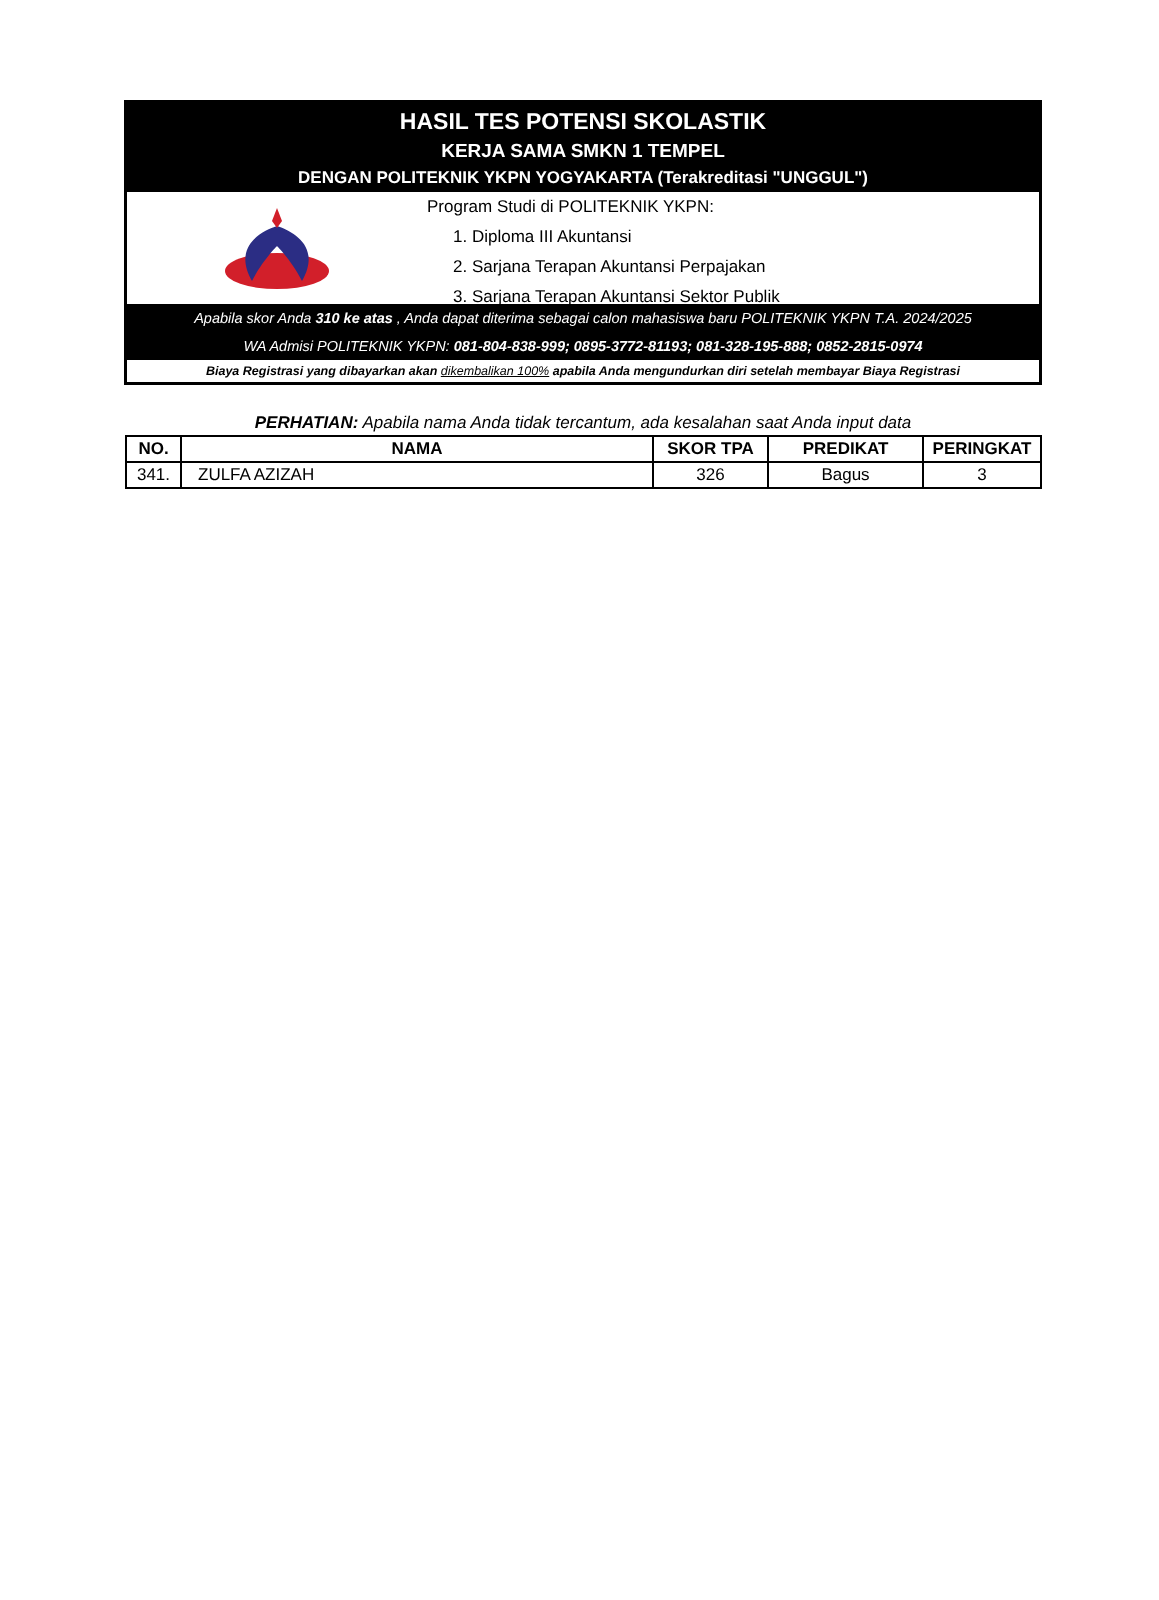HASIL TES POTENSI SKOLASTIK
KERJA SAMA SMKN 1 TEMPEL
DENGAN POLITEKNIK YKPN YOGYAKARTA (Terakreditasi "UNGGUL")
Program Studi di POLITEKNIK YKPN:
1. Diploma III Akuntansi
2. Sarjana Terapan Akuntansi Perpajakan
3. Sarjana Terapan Akuntansi Sektor Publik
Apabila skor Anda 310 ke atas , Anda dapat diterima sebagai calon mahasiswa baru POLITEKNIK YKPN T.A. 2024/2025
WA Admisi POLITEKNIK YKPN: 081-804-838-999; 0895-3772-81193; 081-328-195-888; 0852-2815-0974
Biaya Registrasi yang dibayarkan akan dikembalikan 100% apabila Anda mengundurkan diri setelah membayar Biaya Registrasi
PERHATIAN: Apabila nama Anda tidak tercantum, ada kesalahan saat Anda input data
| NO. | NAMA | SKOR TPA | PREDIKAT | PERINGKAT |
| --- | --- | --- | --- | --- |
| 341. | ZULFA AZIZAH | 326 | Bagus | 3 |